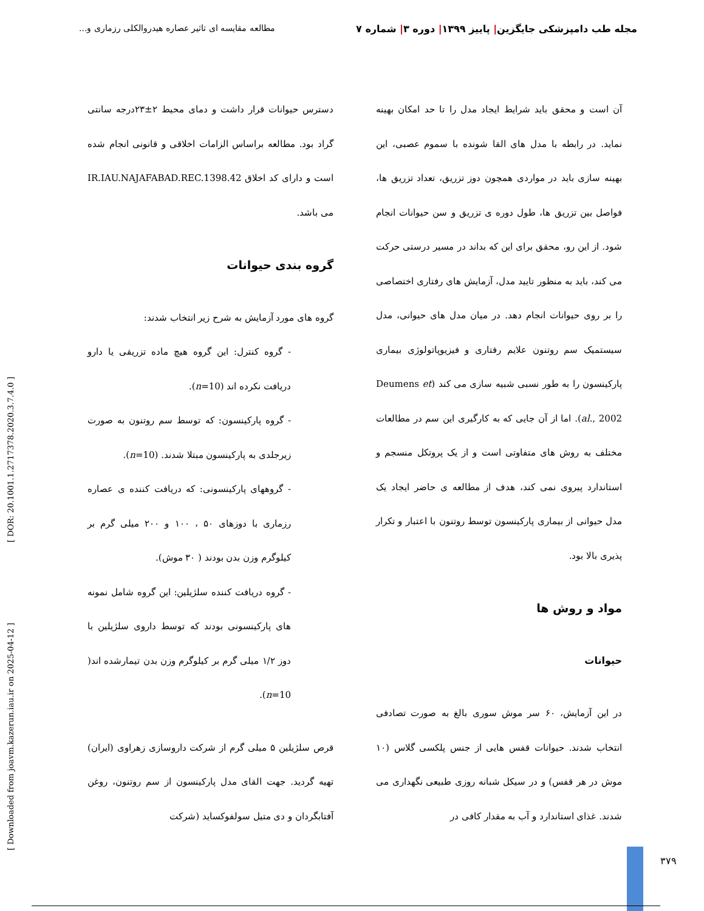مجله طب دامپزشکی جایگزین| پاییز ۱۳۹۹| دوره ۳| شماره ۷ مطالعه مقایسه ای تاثیر عصاره هیدروالکلی رزماری و...
آن است و محقق باید شرایط ایجاد مدل را تا حد امکان بهینه نماید. در رابطه با مدل های القا شونده با سموم عصبی، این بهینه سازی باید در مواردی همچون دوز تزریق، تعداد تزریق ها، فواصل بین تزریق ها، طول دوره ی تزریق و سن حیوانات انجام شود. از این رو، محقق برای این که بداند در مسیر درستی حرکت می کند، باید به منظور تایید مدل، آزمایش های رفتاری اختصاصی را بر روی حیوانات انجام دهد. در میان مدل های حیوانی، مدل سیستمیک سم روتنون علایم رفتاری و فیزیوپاتولوژی بیماری پارکینسون را به طور نسبی شبیه سازی می کند (Deumens et al., 2002). اما از آن جایی که به کارگیری این سم در مطالعات مختلف به روش های متفاوتی است و از یک پروتکل منسجم و استاندارد پیروی نمی کند، هدف از مطالعه ی حاضر ایجاد یک مدل حیوانی از بیماری پارکینسون توسط روتنون با اعتبار و تکرار پذیری بالا بود.
مواد و روش ها
حیوانات
در این آزمایش، ۶۰ سر موش سوری بالغ به صورت تصادفی انتخاب شدند. حیوانات قفس هایی از جنس پلکسی گلاس (۱۰ موش در هر قفس) و در سیکل شبانه روزی طبیعی نگهداری می شدند. غذای استاندارد و آب به مقدار کافی در
دسترس حیوانات قرار داشت و دمای محیط ۲±۲۳درجه سانتی گراد بود. مطالعه براساس الزامات اخلاقی و قانونی انجام شده است و دارای کد اخلاق IR.IAU.NAJAFABAD.REC.1398.42 می باشد.
گروه بندی حیوانات
گروه های مورد آزمایش به شرح زیر انتخاب شدند:
- گروه کنترل: این گروه هیچ ماده تزریقی یا دارو دریافت نکرده اند (n=10).
- گروه پارکینسون: که توسط سم روتنون به صورت زیرجلدی به پارکینسون مبتلا شدند. (n=10).
- گروههای پارکینسونی: که دریافت کننده ی عصاره رزماری با دوزهای ۵۰ ، ۱۰۰ و ۲۰۰ میلی گرم بر کیلوگرم وزن بدن بودند ( ۳۰ موش).
- گروه دریافت کننده سلژیلین: این گروه شامل نمونه های پارکینسونی بودند که توسط داروی سلژیلین با دوز ۱/۲ میلی گرم بر کیلوگرم وزن بدن تیمارشده اند( n=10).
قرص سلژیلین ۵ میلی گرم از شرکت داروسازی زهراوی (ایران) تهیه گردید. جهت القای مدل پارکینسون از سم روتنون، روغن آفتابگردان و دی متیل سولفوکساید (شرکت
[ Downloaded from joavm.kazerun.iau.ir on 2025-04-12 ] [ DOR: 20.1001.1.2717378.2020.3.7.4.0 ]
۳۷۹